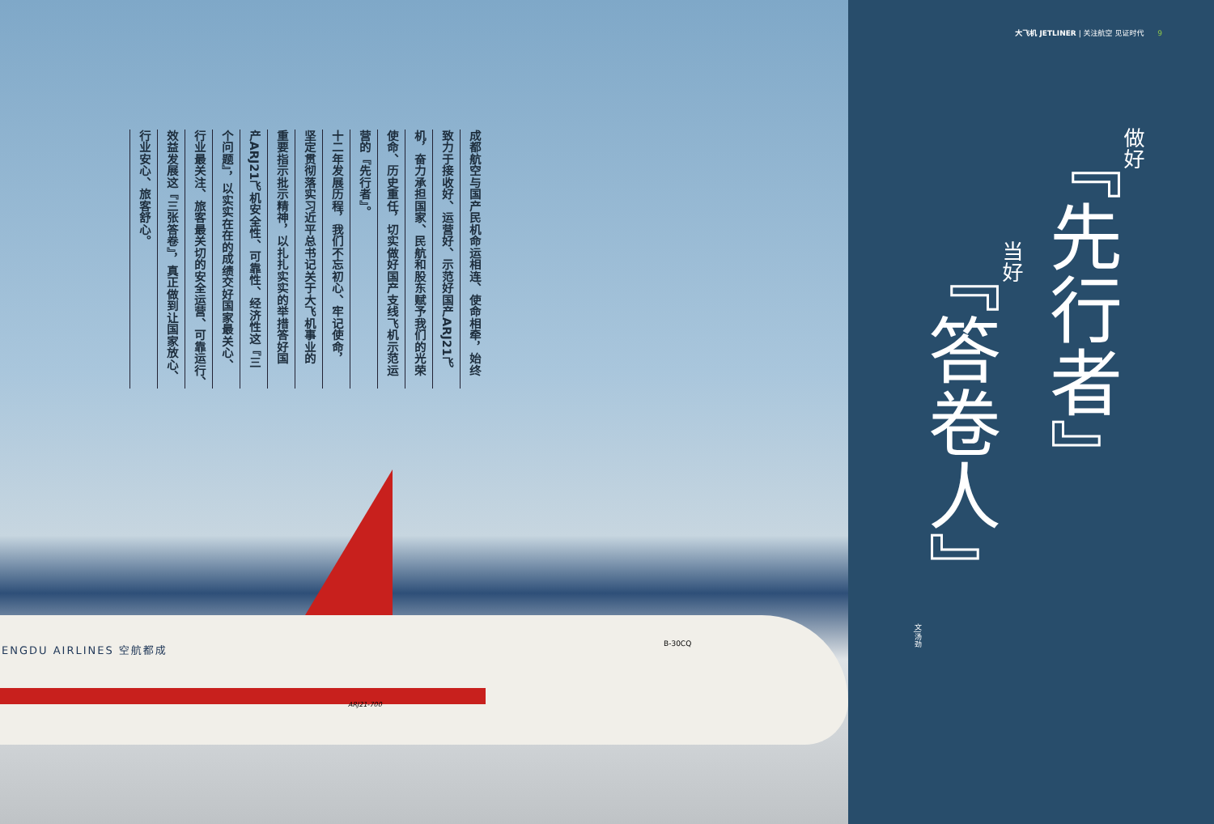成都航空与国产民机命运相连、使命相牵，始终
致力于接收好、运营好、示范好国产ARJ21飞
机，奋力承担国家、民航和股东赋予我们的光荣
使命、历史重任，切实做好国产支线飞机示范运
营的『先行者』。
十二年发展历程，我们不忘初心、牢记使命，
坚定贯彻落实习近平总书记关于大飞机事业的
重要指示批示精神，以扎扎实实的举措答好国
产ARJ21飞机安全性、可靠性、经济性这『三
个问题』，以实实在在的成绩交好国家最关心、
行业最关注、旅客最关切的安全运营、可靠运行、
效益发展这『三张答卷』，真正做到让国家放心、
行业安心、旅客舒心。
ENGDU AIRLINES 空航都成
ARJ21-700
B-30CQ
大飞机 JETLINER | 关注航空 见证时代 9
做好
『先行者』
当好
『答卷人』
文|汤劲